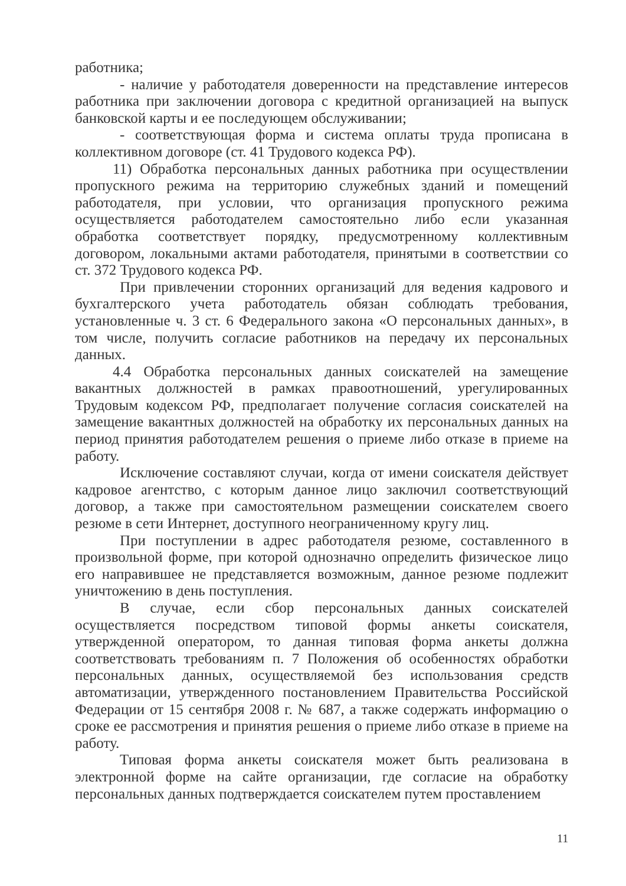работника;
- наличие у работодателя доверенности на представление интересов работника при заключении договора с кредитной организацией на выпуск банковской карты и ее последующем обслуживании;
- соответствующая форма и система оплаты труда прописана в коллективном договоре (ст. 41 Трудового кодекса РФ).
11) Обработка персональных данных работника при осуществлении пропускного режима на территорию служебных зданий и помещений работодателя, при условии, что организация пропускного режима осуществляется работодателем самостоятельно либо если указанная обработка соответствует порядку, предусмотренному коллективным договором, локальными актами работодателя, принятыми в соответствии со ст. 372 Трудового кодекса РФ.
При привлечении сторонних организаций для ведения кадрового и бухгалтерского учета работодатель обязан соблюдать требования, установленные ч. 3 ст. 6 Федерального закона «О персональных данных», в том числе, получить согласие работников на передачу их персональных данных.
4.4 Обработка персональных данных соискателей на замещение вакантных должностей в рамках правоотношений, урегулированных Трудовым кодексом РФ, предполагает получение согласия соискателей на замещение вакантных должностей на обработку их персональных данных на период принятия работодателем решения о приеме либо отказе в приеме на работу.
Исключение составляют случаи, когда от имени соискателя действует кадровое агентство, с которым данное лицо заключил соответствующий договор, а также при самостоятельном размещении соискателем своего резюме в сети Интернет, доступного неограниченному кругу лиц.
При поступлении в адрес работодателя резюме, составленного в произвольной форме, при которой однозначно определить физическое лицо его направившее не представляется возможным, данное резюме подлежит уничтожению в день поступления.
В случае, если сбор персональных данных соискателей осуществляется посредством типовой формы анкеты соискателя, утвержденной оператором, то данная типовая форма анкеты должна соответствовать требованиям п. 7 Положения об особенностях обработки персональных данных, осуществляемой без использования средств автоматизации, утвержденного постановлением Правительства Российской Федерации от 15 сентября 2008 г. № 687, а также содержать информацию о сроке ее рассмотрения и принятия решения о приеме либо отказе в приеме на работу.
Типовая форма анкеты соискателя может быть реализована в электронной форме на сайте организации, где согласие на обработку персональных данных подтверждается соискателем путем проставлением
11